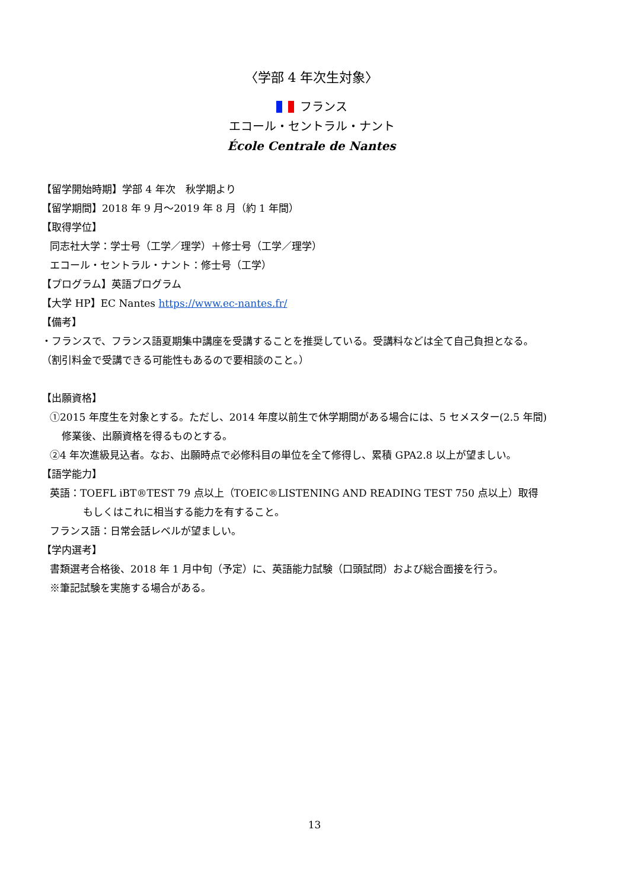〈学部 4 年次生対象〉
フランス
エコール・セントラル・ナント
École Centrale de Nantes
【留学開始時期】学部 4 年次　秋学期より
【留学期間】2018 年 9 月～2019 年 8 月（約 1 年間）
【取得学位】
同志社大学：学士号（工学／理学）＋修士号（工学／理学）
エコール・セントラル・ナント：修士号（工学）
【プログラム】英語プログラム
【大学 HP】EC Nantes https://www.ec-nantes.fr/
【備考】
・フランスで、フランス語夏期集中講座を受講することを推奨している。受講料などは全て自己負担となる。
（割引料金で受講できる可能性もあるので要相談のこと。）
【出願資格】
①2015 年度生を対象とする。ただし、2014 年度以前生で休学期間がある場合には、5 セメスター(2.5 年間)
修業後、出願資格を得るものとする。
②4 年次進級見込者。なお、出願時点で必修科目の単位を全て修得し、累積 GPA2.8 以上が望ましい。
【語学能力】
英語：TOEFL iBT®TEST 79 点以上（TOEIC®LISTENING AND READING TEST 750 点以上）取得
もしくはこれに相当する能力を有すること。
フランス語：日常会話レベルが望ましい。
【学内選考】
書類選考合格後、2018 年 1 月中旬（予定）に、英語能力試験（口頭試問）および総合面接を行う。
※筆記試験を実施する場合がある。
13